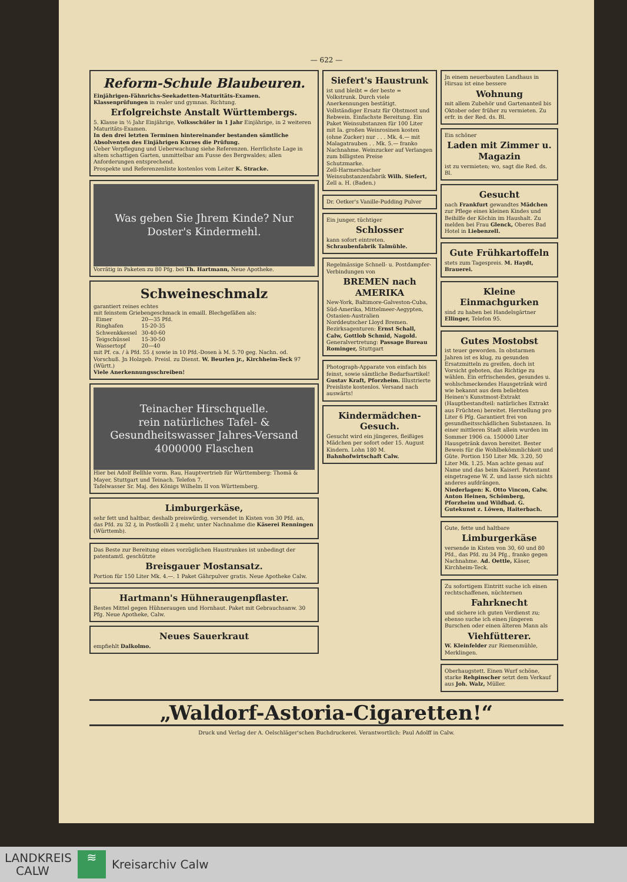— 622 —
Reform-Schule Blaubeuren.
Einjährigen-Fähnrichs-Seekadetten-Maturitäts-Examen. Klassenprüfungen in realer und gymnas. Richtung.
Erfolgreichste Anstalt Württembergs.
5. Klasse in ½ Jahr Einjährige, Volksschüler in 1 Jahr Einjährige, in 2 weiteren Maturitäts-Examen.
In den drei letzten Terminen hintereinander bestanden sämtliche Absolventen des Einjährigen Kurses die Prüfung.
Ueber Verpflegung und Ueberwachung siehe Referenzen. Herrlichste Lage in altem schattigen Garten, unmittelbar am Fusse des Bergwaldes; allen Anforderungen entsprechend.
Prospekte und Referenzenliste kostenlos vom Leiter K. Stracke.
Was geben Sie Jhrem Kinde? Nur Doster's Kindermehl.
Vorrätig in Paketen zu 80 Pfg. bei Th. Hartmann, Neue Apotheke.
Schweineschmalz
garantiert reines echtes
mit feinstem Griebengeschmack in emaill. Blechgefäßen als:
| Eimer | 20—35 Pfd. |
| Ringhafen | 15-20-35 |
| Schwenkkessel | 30-40-60 |
| Teigschüssel | 15-30-50 |
| Wassertopf | 20—40 |
mit Pf. ca. / à Pfd. 55 ₰ sowie in 10 Pfd.-Dosen à M. 5.70 geg. Nachn. od. Vorschuß. Jn Holzgeb. Preisl. zu Dienst. W. Beurlen jr., Kirchheim-Teck 97 (Württ.)
Viele Anerkennungsschreiben!
Teinacher Hirschquelle.
rein natürliches Tafel- & Gesundheitswasser Jahres-Versand 4000000 Flaschen
Hier bei Adolf Bellhle vorm. Rau, Hauptvertrieb für Württemberg: Thomä & Mayer, Stuttgart und Teinach. Telefon 7.
Tafelwasser Sr. Maj. des Königs Wilhelm II von Württemberg.
Limburgerkäse,
sehr fett und haltbar, deshalb preiswürdig, versendet in Kisten von 30 Pfd. an, das Pfd. zu 32 ₰, in Postkolli 2 ₰ mehr, unter Nachnahme die Käserei Renningen (Württemb).
Das Beste zur Bereitung eines vorzüglichen Haustrunkes ist unbedingt der patentamtl. geschützte
Breisgauer Mostansatz.
Portion für 150 Liter Mk. 4.—. 1 Paket Gährpulver gratis. Neue Apotheke Calw.
Hartmann's Hühneraugenpflaster.
Bestes Mittel gegen Hühneraugen und Hornhaut. Paket mit Gebrauchsanw. 30 Pfg. Neue Apotheke, Calw.
Neues Sauerkraut
empfiehlt Dalkolmo.
Siefert's Haustrunk
ist und bleibt = der beste = Volkstrunk. Durch viele Anerkennungen bestätigt. Vollständiger Ersatz für Obstmost und Rebwein. Einfachste Bereitung. Ein Paket Weinsubstanzen für 100 Liter mit Ia. großen Weinrosinen kosten (ohne Zucker) nur . . . Mk. 4.— mit Malagatrauben . . Mk. 5.— franko Nachnahme. Weinzucker auf Verlangen zum billigsten Preise
Schutzmarke.
Zell-Harmersbacher Weinsubstanzenfabrik Wilh. Siefert, Zell a. H. (Baden.)
Dr. Oetker's Vanille-Pudding Pulver
Ein junger, tüchtiger
Schlosser
kann sofort eintreten. Schraubenfabrik Talmühle.
Regelmässige Schnell- u. Postdampfer-Verbindungen von
BREMEN nach AMERIKA
New-York, Baltimore-Galveston-Cuba, Süd-Amerika, Mittelmeer-Aegypten, Ostasien-Australien
Norddeutscher Lloyd Bremen.
Bezirksagenturen: Ernst Schall, Calw, Gottlob Schmid, Nagold. Generalvertretung: Passage Bureau Rominger, Stuttgart
Photograph-Apparate von einfach bis feinst, sowie sämtliche Bedarfsartikel! Gustav Kraft, Pforzheim. Illustrierte Preisliste kostenlos. Versand nach auswärts!
Kindermädchen-Gesuch.
Gesucht wird ein jüngeres, fleißiges Mädchen per sofort oder 15. August Kindern. Lohn 180 M. Bahnhofwirtschaft Calw.
Jn einem neuerbauten Landhaus in Hirsau ist eine bessere
Wohnung
mit allem Zubehör und Gartenanteil bis Oktober oder früher zu vermieten. Zu erfr. in der Red. ds. Bl.
Ein schöner
Laden mit Zimmer u. Magazin
ist zu vermieten; wo, sagt die Red. ds. Bl.
Gesucht
nach Frankfurt gewandtes Mädchen zur Pflege eines kleinen Kindes und Beihilfe der Köchin im Haushalt. Zu melden bei Frau Glenck, Oberes Bad Hotel in Liebenzell.
Gute Frühkartoffeln
stets zum Tagespreis. M. Haydt, Brauerei.
Kleine Einmachgurken
sind zu haben bei Handelsgärtner Ellinger, Telefon 95.
Gutes Mostobst
ist teuer geworden. In obstarmen Jahren ist es klug, zu gesunden Ersatzmitteln zu greifen, doch ist Vorsicht geboten, das Richtige zu wählen. Ein erfrischendes, gesundes u. wohlschmeckendes Hausgetränk wird wie bekannt aus dem beliebten
Heinen's Kunstmost-Extrakt (Hauptbestandteil: natürliches Extrakt aus Früchten) bereitet. Herstellung pro Liter 6 Pfg. Garantiert frei von gesundheitsschädlichen Substanzen. In einer mittleren Stadt allein wurden im Sommer 1906 ca. 150000 Liter Hausgetränk davon bereitet. Bester Beweis für die Wohlbekömmlichkeit und Güte. Portion 150 Liter Mk. 3.20, 50 Liter Mk. 1.25. Man achte genau auf Name und das beim Kaiserl. Patentamt eingetragene W. Z. und lasse sich nichts anderes aufdrängen.
Niederlagen: K. Otto Vincon, Calw. Anton Heinen, Schömberg, Pforzheim und Wildbad. G. Gutekunst z. Löwen, Haiterbach.
Gute, fette und haltbare
Limburgerkäse
versende in Kisten von 30, 60 und 80 Pfd., das Pfd. zu 34 Pfg., franko gegen Nachnahme. Ad. Oettle, Käser, Kirchheim-Teck.
Zu sofortigem Eintritt suche ich einen rechtschaffenen, nüchternen
Fahrknecht
und sichere ich guten Verdienst zu; ebenso suche ich einen jüngeren Burschen oder einen älteren Mann als
Viehfütterer.
W. Kleinfelder zur Riemenmühle, Merklingen.
Oberhaugstett. Einen Wurf schöne, starke Rehpinscher setzt dem Verkauf aus Joh. Walz, Müller.
„Waldorf-Astoria-Cigaretten!“
Druck und Verlag der A. Oelschläger'schen Buchdruckerei. Verantwortlich: Paul Adolff in Calw.
LANDKREIS
CALW ≋ Kreisarchiv Calw